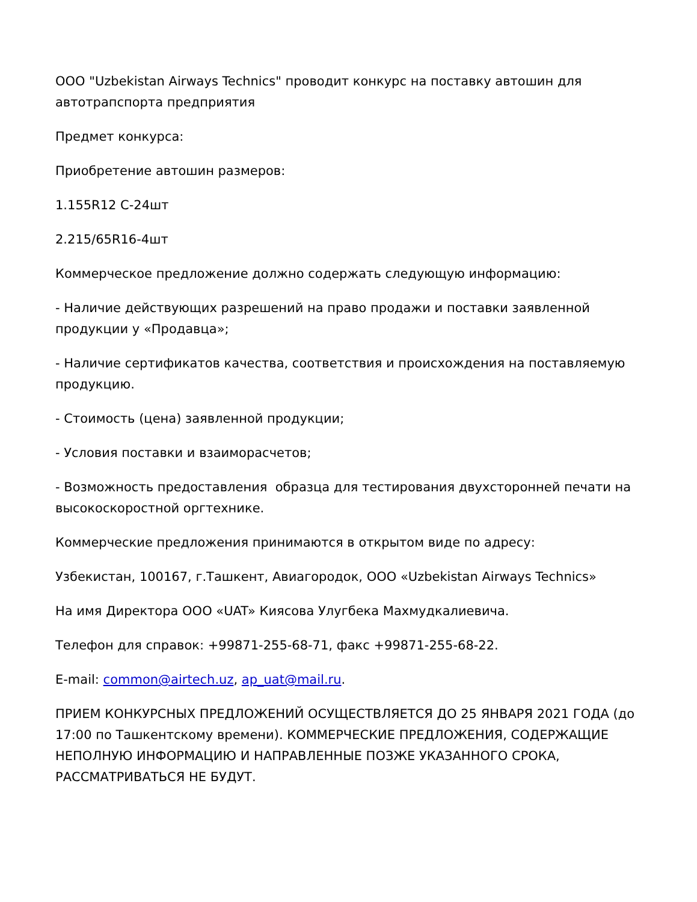ООО "Uzbekistan Airways Technics" проводит конкурс на поставку автошин для автотрапспорта предприятия
Предмет конкурса:
Приобретение автошин размеров:
1.155R12 C-24шт
2.215/65R16-4шт
Коммерческое предложение должно содержать следующую информацию:
- Наличие действующих разрешений на право продажи и поставки заявленной продукции у «Продавца»;
- Наличие сертификатов качества, соответствия и происхождения на поставляемую продукцию.
- Стоимость (цена) заявленной продукции;
- Условия поставки и взаиморасчетов;
- Возможность предоставления образца для тестирования двухсторонней печати на высокоскоростной оргтехнике.
Коммерческие предложения принимаются в открытом виде по адресу:
Узбекистан, 100167, г.Ташкент, Авиагородок, ООО «Uzbekistan Airways Technics»
На имя Директора ООО «UAT» Киясова Улугбека Махмудкалиевича.
Телефон для справок: +99871-255-68-71, факс +99871-255-68-22.
E-mail: common@airtech.uz, ap_uat@mail.ru.
ПРИЕМ КОНКУРСНЫХ ПРЕДЛОЖЕНИЙ ОСУЩЕСТВЛЯЕТСЯ ДО 25 ЯНВАРЯ 2021 ГОДА (до 17:00 по Ташкентскому времени). КОММЕРЧЕСКИЕ ПРЕДЛОЖЕНИЯ, СОДЕРЖАЩИЕ НЕПОЛНУЮ ИНФОРМАЦИЮ И НАПРАВЛЕННЫЕ ПОЗЖЕ УКАЗАННОГО СРОКА, РАССМАТРИВАТЬСЯ НЕ БУДУТ.